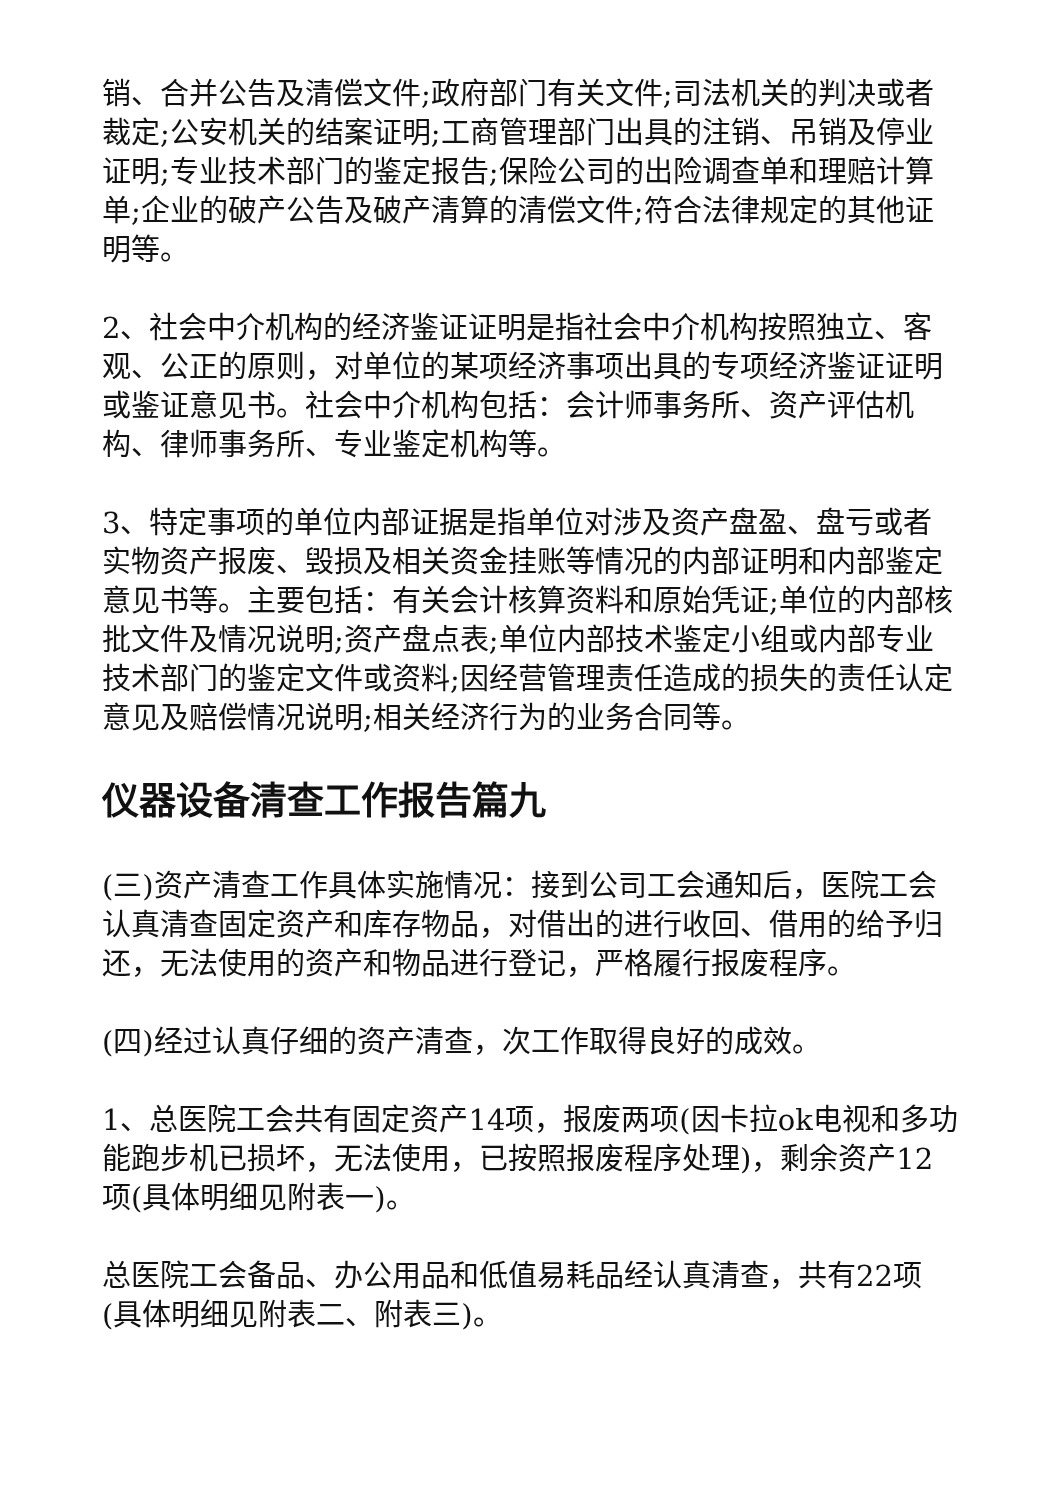销、合并公告及清偿文件;政府部门有关文件;司法机关的判决或者裁定;公安机关的结案证明;工商管理部门出具的注销、吊销及停业证明;专业技术部门的鉴定报告;保险公司的出险调查单和理赔计算单;企业的破产公告及破产清算的清偿文件;符合法律规定的其他证明等。
2、社会中介机构的经济鉴证证明是指社会中介机构按照独立、客观、公正的原则，对单位的某项经济事项出具的专项经济鉴证证明或鉴证意见书。社会中介机构包括：会计师事务所、资产评估机构、律师事务所、专业鉴定机构等。
3、特定事项的单位内部证据是指单位对涉及资产盘盈、盘亏或者实物资产报废、毁损及相关资金挂账等情况的内部证明和内部鉴定意见书等。主要包括：有关会计核算资料和原始凭证;单位的内部核批文件及情况说明;资产盘点表;单位内部技术鉴定小组或内部专业技术部门的鉴定文件或资料;因经营管理责任造成的损失的责任认定意见及赔偿情况说明;相关经济行为的业务合同等。
仪器设备清查工作报告篇九
(三)资产清查工作具体实施情况：接到公司工会通知后，医院工会认真清查固定资产和库存物品，对借出的进行收回、借用的给予归还，无法使用的资产和物品进行登记，严格履行报废程序。
(四)经过认真仔细的资产清查，次工作取得良好的成效。
1、总医院工会共有固定资产14项，报废两项(因卡拉ok电视和多功能跑步机已损坏，无法使用，已按照报废程序处理)，剩余资产12项(具体明细见附表一)。
总医院工会备品、办公用品和低值易耗品经认真清查，共有22项(具体明细见附表二、附表三)。